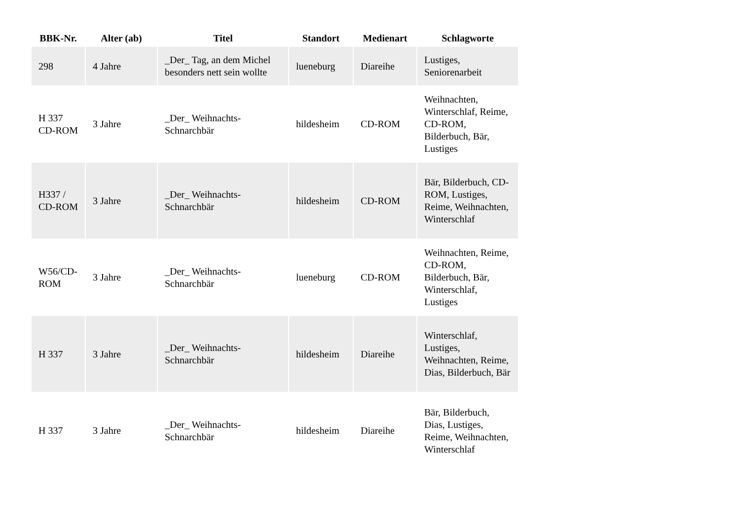| BBK-Nr. | Alter (ab) | Titel | Standort | Medienart | Schlagworte |
| --- | --- | --- | --- | --- | --- |
| 298 | 4 Jahre | _Der_ Tag, an dem Michel besonders nett sein wollte | lueneburg | Diareihe | Lustiges, Seniorenarbeit |
| H 337 CD-ROM | 3 Jahre | _Der_ Weihnachts-Schnarchbär | hildesheim | CD-ROM | Weihnachten, Winterschlaf, Reime, CD-ROM, Bilderbuch, Bär, Lustiges |
| H337 / CD-ROM | 3 Jahre | _Der_ Weihnachts-Schnarchbär | hildesheim | CD-ROM | Bär, Bilderbuch, CD-ROM, Lustiges, Reime, Weihnachten, Winterschlaf |
| W56/CD-ROM | 3 Jahre | _Der_ Weihnachts-Schnarchbär | lueneburg | CD-ROM | Weihnachten, Reime, CD-ROM, Bilderbuch, Bär, Winterschlaf, Lustiges |
| H 337 | 3 Jahre | _Der_ Weihnachts-Schnarchbär | hildesheim | Diareihe | Winterschlaf, Lustiges, Weihnachten, Reime, Dias, Bilderbuch, Bär |
| H 337 | 3 Jahre | _Der_ Weihnachts-Schnarchbär | hildesheim | Diareihe | Bär, Bilderbuch, Dias, Lustiges, Reime, Weihnachten, Winterschlaf |